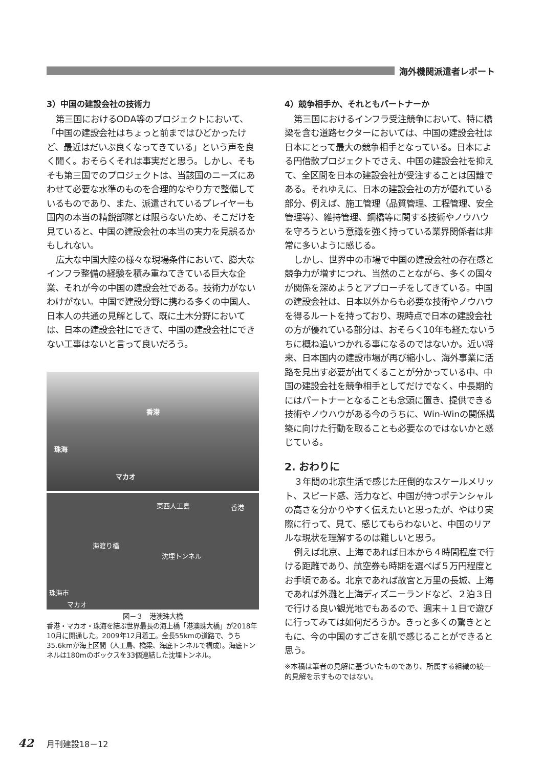海外機関派遣者レポート
3）中国の建設会社の技術力
第三国におけるODA等のプロジェクトにおいて、「中国の建設会社はちょっと前まではひどかったけど、最近はだいぶ良くなってきている」という声を良く聞く。おそらくそれは事実だと思う。しかし、そもそも第三国でのプロジェクトは、当該国のニーズにあわせて必要な水準のものを合理的なやり方で整備しているものであり、また、派遣されているプレイヤーも国内の本当の精鋭部隊とは限らないため、そこだけを見ていると、中国の建設会社の本当の実力を見誤るかもしれない。
広大な中国大陸の様々な現場条件において、膨大なインフラ整備の経験を積み重ねてきている巨大な企業、それが今の中国の建設会社である。技術力がないわけがない。中国で建設分野に携わる多くの中国人、日本人の共通の見解として、既に土木分野においては、日本の建設会社にできて、中国の建設会社にできない工事はないと言って良いだろう。
香港
珠海
マカオ
東西人工島 香港
海渡り橋
沈埋トンネル
珠海市
マカオ
図－３　港澳珠大橋
香港・マカオ・珠海を結ぶ世界最長の海上橋「港澳珠大橋」が2018年10月に開通した。2009年12月着工。全長55kmの道路で、うち35.6kmが海上区間（人工島、橋梁、海底トンネルで構成）。海底トンネルは180mのボックスを33個連結した沈埋トンネル。
4）競争相手か、それともパートナーか
第三国におけるインフラ受注競争において、特に橋梁を含む道路セクターにおいては、中国の建設会社は日本にとって最大の競争相手となっている。日本による円借款プロジェクトでさえ、中国の建設会社を抑えて、全区間を日本の建設会社が受注することは困難である。それゆえに、日本の建設会社の方が優れている部分、例えば、施工管理（品質管理、工程管理、安全管理等）、維持管理、鋼橋等に関する技術やノウハウを守ろうという意識を強く持っている業界関係者は非常に多いように感じる。
しかし、世界中の市場で中国の建設会社の存在感と競争力が増すにつれ、当然のことながら、多くの国々が関係を深めようとアプローチをしてきている。中国の建設会社は、日本以外からも必要な技術やノウハウを得るルートを持っており、現時点で日本の建設会社の方が優れている部分は、おそらく10年も経たないうちに概ね追いつかれる事になるのではないか。近い将来、日本国内の建設市場が再び縮小し、海外事業に活路を見出す必要が出てくることが分かっている中、中国の建設会社を競争相手としてだけでなく、中長期的にはパートナーとなることも念頭に置き、提供できる技術やノウハウがある今のうちに、Win-Winの関係構築に向けた行動を取ることも必要なのではないかと感じている。
2. おわりに
３年間の北京生活で感じた圧倒的なスケールメリット、スピード感、活力など、中国が持つポテンシャルの高さを分かりやすく伝えたいと思ったが、やはり実際に行って、見て、感じてもらわないと、中国のリアルな現状を理解するのは難しいと思う。
例えば北京、上海であれば日本から４時間程度で行ける距離であり、航空券も時期を選べば５万円程度とお手頃である。北京であれば故宮と万里の長城、上海であれば外灘と上海ディズニーランドなど、２泊３日で行ける良い観光地でもあるので、週末＋１日で遊びに行ってみては如何だろうか。きっと多くの驚きとともに、今の中国のすごさを肌で感じることができると思う。
※本稿は筆者の見解に基づいたものであり、所属する組織の統一的見解を示すものではない。
42 月刊建設18－12